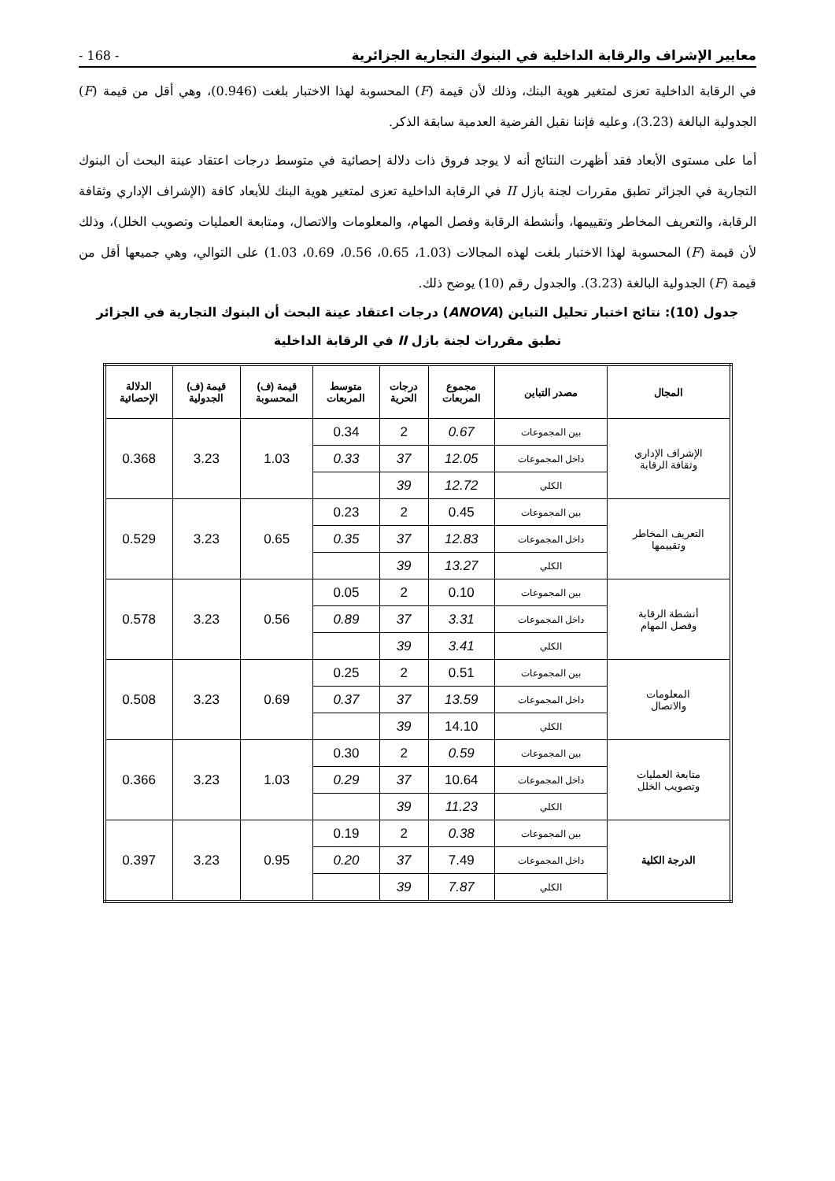- 168 - معايير الإشراف والرقابة الداخلية في البنوك التجارية الجزائرية
في الرقابة الداخلية تعزى لمتغير هوية البنك، وذلك لأن قيمة (F) المحسوبة لهذا الاختبار بلغت (0.946)، وهي أقل من قيمة (F) الجدولية البالغة (3.23)، وعليه فإننا نقبل الفرضية العدمية سابقة الذكر.
أما على مستوى الأبعاد فقد أظهرت النتائج أنه لا يوجد فروق ذات دلالة إحصائية في متوسط درجات اعتقاد عينة البحث أن البنوك التجارية في الجزائر تطبق مقررات لجنة بازل II في الرقابة الداخلية تعزى لمتغير هوية البنك للأبعاد كافة (الإشراف الإداري وثقافة الرقابة، والتعريف المخاطر وتقييمها، وأنشطة الرقابة وفصل المهام، والمعلومات والاتصال، ومتابعة العمليات وتصويب الخلل)، وذلك لأن قيمة (F) المحسوبة لهذا الاختبار بلغت لهذه المجالات (1.03، 0.65، 0.56، 0.69، 1.03) على التوالي، وهي جميعها أقل من قيمة (F) الجدولية البالغة (3.23). والجدول رقم (10) يوضح ذلك.
جدول (10): نتائج اختبار تحليل التباين (ANOVA) درجات اعتقاد عينة البحث أن البنوك التجارية في الجزائر
تطبق مقررات لجنة بازل II في الرقابة الداخلية
| المجال | مصدر التباين | مجموع المربعات | درجات الحرية | متوسط المربعات | قيمة (ف) المحسوبة | قيمة (ف) الجدولية | الدلالة الإحصائية |
| --- | --- | --- | --- | --- | --- | --- | --- |
| الإشراف الإداري وثقافة الرقابة | بين المجموعات | 0.67 | 2 | 0.34 | 1.03 | 3.23 | 0.368 |
| | داخل المجموعات | 12.05 | 37 | 0.33 | | | |
| | الكلي | 12.72 | 39 | | | | |
| التعريف المخاطر وتقييمها | بين المجموعات | 0.45 | 2 | 0.23 | 0.65 | 3.23 | 0.529 |
| | داخل المجموعات | 12.83 | 37 | 0.35 | | | |
| | الكلي | 13.27 | 39 | | | | |
| أنشطة الرقابة وفصل المهام | بين المجموعات | 0.10 | 2 | 0.05 | 0.56 | 3.23 | 0.578 |
| | داخل المجموعات | 3.31 | 37 | 0.89 | | | |
| | الكلي | 3.41 | 39 | | | | |
| المعلومات والاتصال | بين المجموعات | 0.51 | 2 | 0.25 | 0.69 | 3.23 | 0.508 |
| | داخل المجموعات | 13.59 | 37 | 0.37 | | | |
| | الكلي | 14.10 | 39 | | | | |
| متابعة العمليات وتصويب الخلل | بين المجموعات | 0.59 | 2 | 0.30 | 1.03 | 3.23 | 0.366 |
| | داخل المجموعات | 10.64 | 37 | 0.29 | | | |
| | الكلي | 11.23 | 39 | | | | |
| الدرجة الكلية | بين المجموعات | 0.38 | 2 | 0.19 | 0.95 | 3.23 | 0.397 |
| | داخل المجموعات | 7.49 | 37 | 0.20 | | | |
| | الكلي | 7.87 | 39 | | | | |